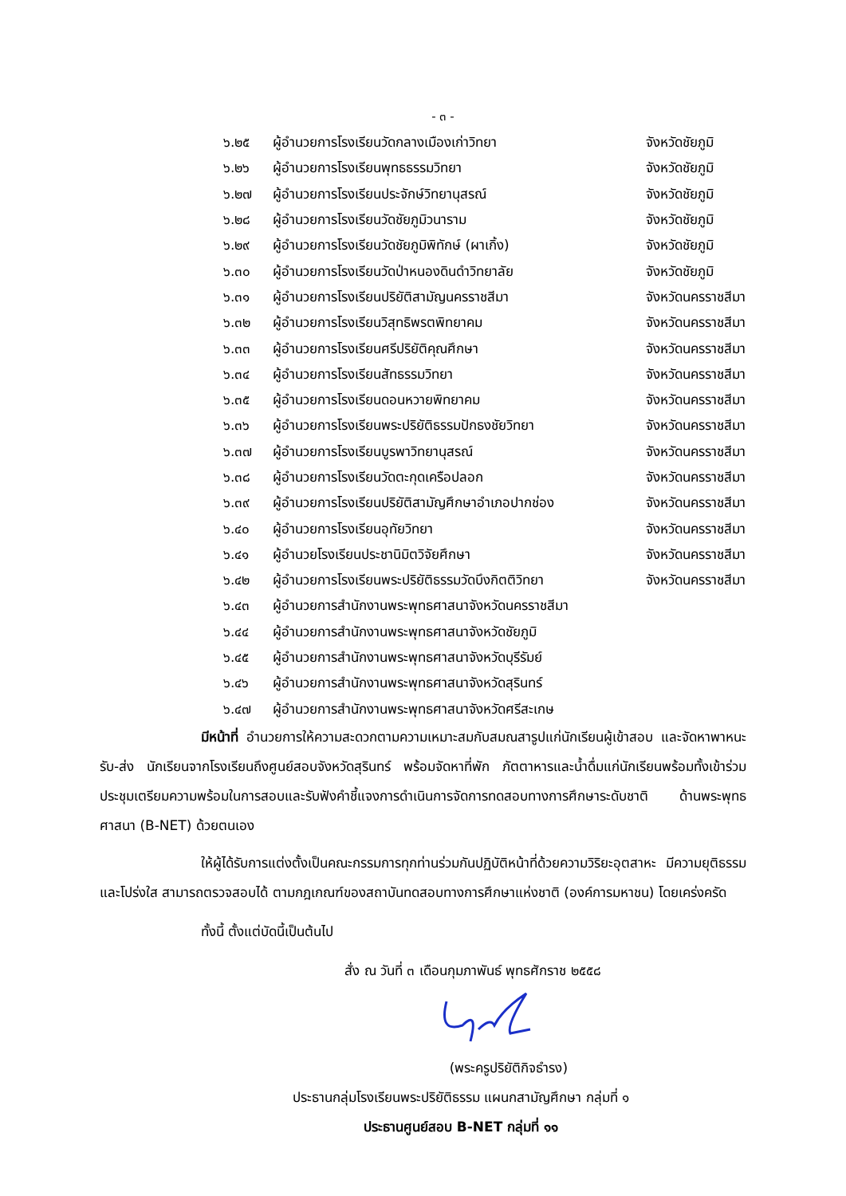- ๓ -
| ๖.๒๕ | ผู้อำนวยการโรงเรียนวัดกลางเมืองเก่าวิทยา | จังหวัดชัยภูมิ |
| ๖.๒๖ | ผู้อำนวยการโรงเรียนพุทธธรรมวิทยา | จังหวัดชัยภูมิ |
| ๖.๒๗ | ผู้อำนวยการโรงเรียนประจักษ์วิทยานุสรณ์ | จังหวัดชัยภูมิ |
| ๖.๒๘ | ผู้อำนวยการโรงเรียนวัดชัยภูมิวนาราม | จังหวัดชัยภูมิ |
| ๖.๒๙ | ผู้อำนวยการโรงเรียนวัดชัยภูมิพิทักษ์ (ผาเกิ้ง) | จังหวัดชัยภูมิ |
| ๖.๓๐ | ผู้อำนวยการโรงเรียนวัดป่าหนองดินดำวิทยาลัย | จังหวัดชัยภูมิ |
| ๖.๓๑ | ผู้อำนวยการโรงเรียนปริยัติสามัญนครราชสีมา | จังหวัดนครราชสีมา |
| ๖.๓๒ | ผู้อำนวยการโรงเรียนวิสุทธิพรตพิทยาคม | จังหวัดนครราชสีมา |
| ๖.๓๓ | ผู้อำนวยการโรงเรียนศรีปริยัติคุณศึกษา | จังหวัดนครราชสีมา |
| ๖.๓๔ | ผู้อำนวยการโรงเรียนสัทธรรมวิทยา | จังหวัดนครราชสีมา |
| ๖.๓๕ | ผู้อำนวยการโรงเรียนดอนหวายพิทยาคม | จังหวัดนครราชสีมา |
| ๖.๓๖ | ผู้อำนวยการโรงเรียนพระปริยัติธรรมปักธงชัยวิทยา | จังหวัดนครราชสีมา |
| ๖.๓๗ | ผู้อำนวยการโรงเรียนบูรพาวิทยานุสรณ์ | จังหวัดนครราชสีมา |
| ๖.๓๘ | ผู้อำนวยการโรงเรียนวัดตะกุดเครือปลอก | จังหวัดนครราชสีมา |
| ๖.๓๙ | ผู้อำนวยการโรงเรียนปริยัติสามัญศึกษาอำเภอปากช่อง | จังหวัดนครราชสีมา |
| ๖.๔๐ | ผู้อำนวยการโรงเรียนอุทัยวิทยา | จังหวัดนครราชสีมา |
| ๖.๔๑ | ผู้อำนวยโรงเรียนประชานิมิตวิจัยศึกษา | จังหวัดนครราชสีมา |
| ๖.๔๒ | ผู้อำนวยการโรงเรียนพระปริยัติธรรมวัดบึงกิตติวิทยา | จังหวัดนครราชสีมา |
| ๖.๔๓ | ผู้อำนวยการสำนักงานพระพุทธศาสนาจังหวัดนครราชสีมา | |
| ๖.๔๔ | ผู้อำนวยการสำนักงานพระพุทธศาสนาจังหวัดชัยภูมิ | |
| ๖.๔๕ | ผู้อำนวยการสำนักงานพระพุทธศาสนาจังหวัดบุรีรัมย์ | |
| ๖.๔๖ | ผู้อำนวยการสำนักงานพระพุทธศาสนาจังหวัดสุรินทร์ | |
| ๖.๔๗ | ผู้อำนวยการสำนักงานพระพุทธศาสนาจังหวัดศรีสะเกษ | |
มีหน้าที่ อำนวยการให้ความสะดวกตามความเหมาะสมกับสมณสารูปแก่นักเรียนผู้เข้าสอบ และจัดหาพาหนะ รับ-ส่ง นักเรียนจากโรงเรียนถึงศูนย์สอบจังหวัดสุรินทร์ พร้อมจัดหาที่พัก ภัตตาหารและน้ำดื่มแก่นักเรียนพร้อมทั้งเข้าร่วมประชุมเตรียมความพร้อมในการสอบและรับฟังคำชี้แจงการดำเนินการจัดการทดสอบทางการศึกษาระดับชาติ ด้านพระพุทธศาสนา (B-NET) ด้วยตนเอง
ให้ผู้ได้รับการแต่งตั้งเป็นคณะกรรมการทุกท่านร่วมกันปฏิบัติหน้าที่ด้วยความวิริยะอุตสาหะ มีความยุติธรรมและโปร่งใส สามารถตรวจสอบได้ ตามกฎเกณฑ์ของสถาบันทดสอบทางการศึกษาแห่งชาติ (องค์การมหาชน) โดยเคร่งครัด
ทั้งนี้ ตั้งแต่บัดนี้เป็นต้นไป
สั่ง ณ วันที่ ๓ เดือนกุมภาพันธ์ พุทธศักราช ๒๕๕๘
(พระครูปริยัติกิจธำรง)
ประธานกลุ่มโรงเรียนพระปริยัติธรรม แผนกสามัญศึกษา กลุ่มที่ ๑
ประธานศูนย์สอบ B-NET กลุ่มที่ ๑๑